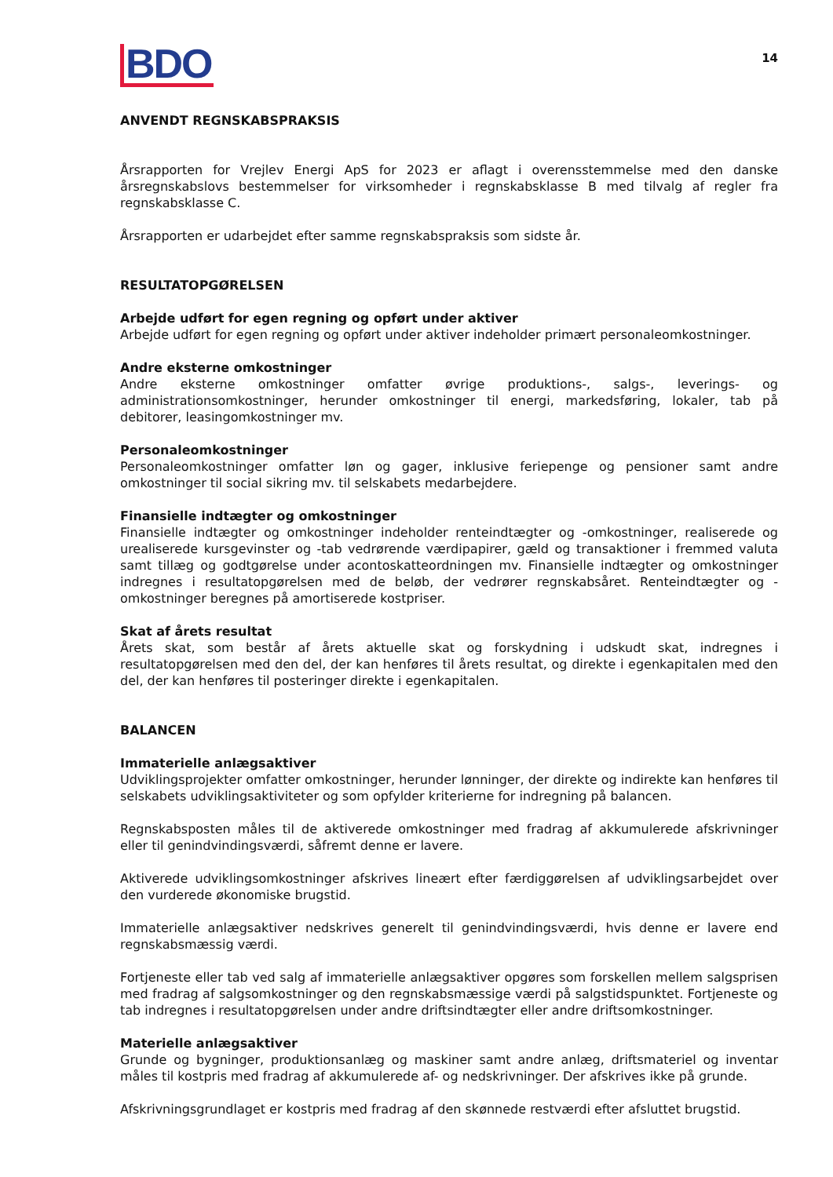BDO
14
ANVENDT REGNSKABSPRAKSIS
Årsrapporten for Vrejlev Energi ApS for 2023 er aflagt i overensstemmelse med den danske årsregnskabslovs bestemmelser for virksomheder i regnskabsklasse B med tilvalg af regler fra regnskabsklasse C.
Årsrapporten er udarbejdet efter samme regnskabspraksis som sidste år.
RESULTATOPGØRELSEN
Arbejde udført for egen regning og opført under aktiver
Arbejde udført for egen regning og opført under aktiver indeholder primært personaleomkostninger.
Andre eksterne omkostninger
Andre eksterne omkostninger omfatter øvrige produktions-, salgs-, leverings- og administrationsomkostninger, herunder omkostninger til energi, markedsføring, lokaler, tab på debitorer, leasingomkostninger mv.
Personaleomkostninger
Personaleomkostninger omfatter løn og gager, inklusive feriepenge og pensioner samt andre omkostninger til social sikring mv. til selskabets medarbejdere.
Finansielle indtægter og omkostninger
Finansielle indtægter og omkostninger indeholder renteindtægter og -omkostninger, realiserede og urealiserede kursgevinster og -tab vedrørende værdipapirer, gæld og transaktioner i fremmed valuta samt tillæg og godtgørelse under acontoskatteordningen mv. Finansielle indtægter og omkostninger indregnes i resultatopgørelsen med de beløb, der vedrører regnskabsåret. Renteindtægter og -omkostninger beregnes på amortiserede kostpriser.
Skat af årets resultat
Årets skat, som består af årets aktuelle skat og forskydning i udskudt skat, indregnes i resultatopgørelsen med den del, der kan henføres til årets resultat, og direkte i egenkapitalen med den del, der kan henføres til posteringer direkte i egenkapitalen.
BALANCEN
Immaterielle anlægsaktiver
Udviklingsprojekter omfatter omkostninger, herunder lønninger, der direkte og indirekte kan henføres til selskabets udviklingsaktiviteter og som opfylder kriterierne for indregning på balancen.
Regnskabsposten måles til de aktiverede omkostninger med fradrag af akkumulerede afskrivninger eller til genindvindingsværdi, såfremt denne er lavere.
Aktiverede udviklingsomkostninger afskrives lineært efter færdiggørelsen af udviklingsarbejdet over den vurderede økonomiske brugstid.
Immaterielle anlægsaktiver nedskrives generelt til genindvindingsværdi, hvis denne er lavere end regnskabsmæssig værdi.
Fortjeneste eller tab ved salg af immaterielle anlægsaktiver opgøres som forskellen mellem salgsprisen med fradrag af salgsomkostninger og den regnskabsmæssige værdi på salgstidspunktet. Fortjeneste og tab indregnes i resultatopgørelsen under andre driftsindtægter eller andre driftsomkostninger.
Materielle anlægsaktiver
Grunde og bygninger, produktionsanlæg og maskiner samt andre anlæg, driftsmateriel og inventar måles til kostpris med fradrag af akkumulerede af- og nedskrivninger. Der afskrives ikke på grunde.
Afskrivningsgrundlaget er kostpris med fradrag af den skønnede restværdi efter afsluttet brugstid.